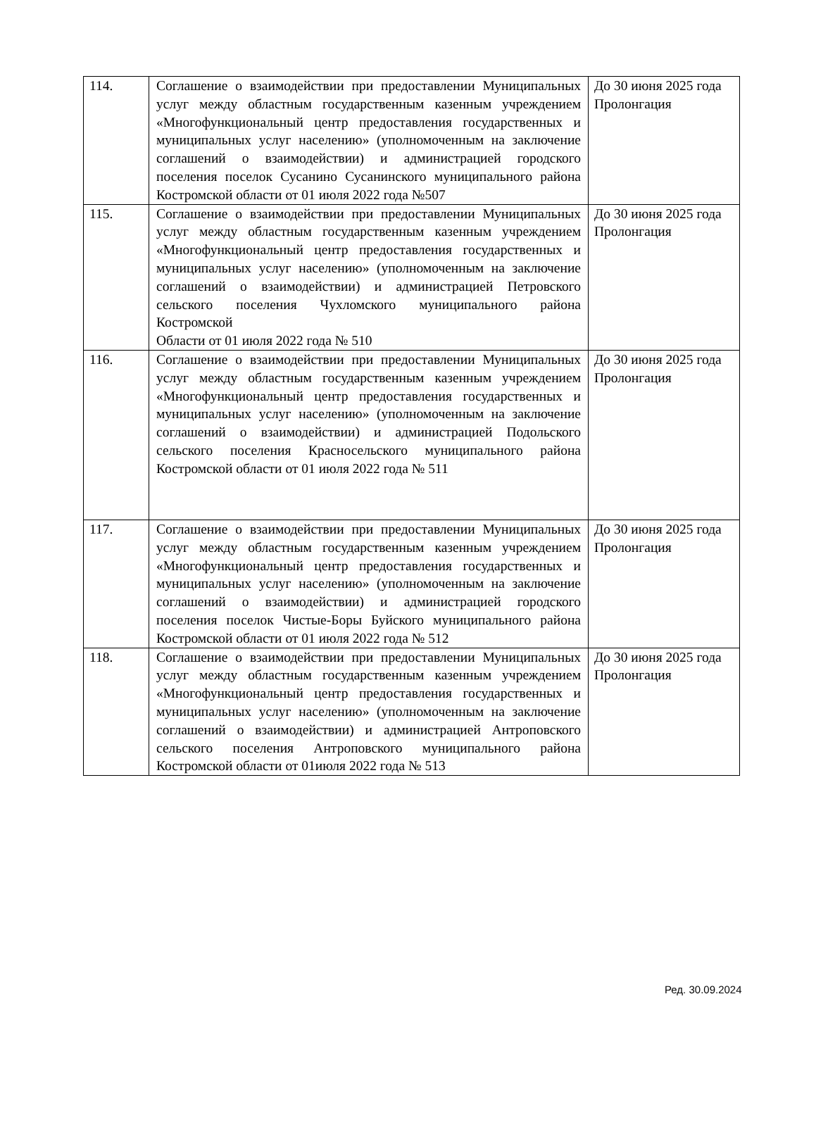| 114. | Соглашение о взаимодействии при предоставлении Муниципальных услуг между областным государственным казенным учреждением «Многофункциональный центр предоставления государственных и муниципальных услуг населению» (уполномоченным на заключение соглашений о взаимодействии) и администрацией городского поселения поселок Сусанино Сусанинского муниципального района Костромской области от 01 июля 2022 года №507 | До 30 июня 2025 года Пролонгация |
| 115. | Соглашение о взаимодействии при предоставлении Муниципальных услуг между областным государственным казенным учреждением «Многофункциональный центр предоставления государственных и муниципальных услуг населению» (уполномоченным на заключение соглашений о взаимодействии) и администрацией Петровского сельского поселения Чухломского муниципального района Костромской Области от 01 июля 2022 года № 510 | До 30 июня 2025 года Пролонгация |
| 116. | Соглашение о взаимодействии при предоставлении Муниципальных услуг между областным государственным казенным учреждением «Многофункциональный центр предоставления государственных и муниципальных услуг населению» (уполномоченным на заключение соглашений о взаимодействии) и администрацией Подольского сельского поселения Красносельского муниципального района Костромской области от 01 июля 2022 года № 511 | До 30 июня 2025 года Пролонгация |
| 117. | Соглашение о взаимодействии при предоставлении Муниципальных услуг между областным государственным казенным учреждением «Многофункциональный центр предоставления государственных и муниципальных услуг населению» (уполномоченным на заключение соглашений о взаимодействии) и администрацией городского поселения поселок Чистые-Боры Буйского муниципального района Костромской области от 01 июля 2022 года № 512 | До 30 июня 2025 года Пролонгация |
| 118. | Соглашение о взаимодействии при предоставлении Муниципальных услуг между областным государственным казенным учреждением «Многофункциональный центр предоставления государственных и муниципальных услуг населению» (уполномоченным на заключение соглашений о взаимодействии) и администрацией Антроповского сельского поселения Антроповского муниципального района Костромской области от 01июля 2022 года № 513 | До 30 июня 2025 года Пролонгация |
Ред. 30.09.2024